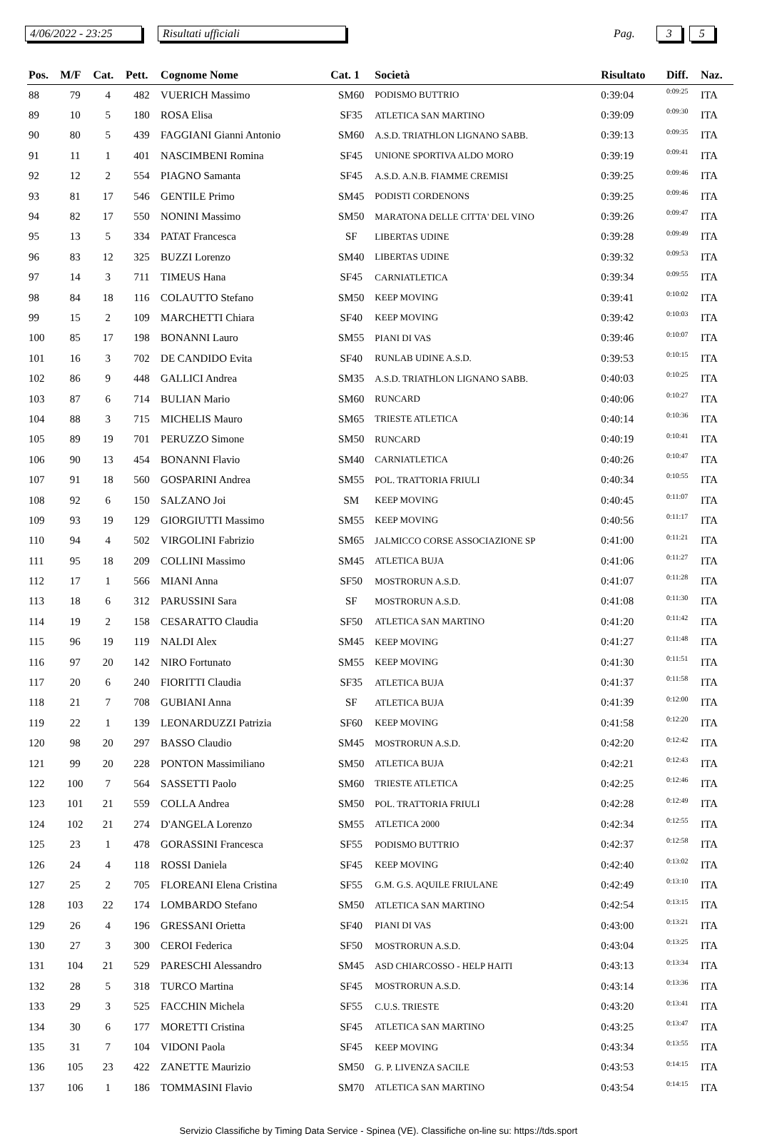4/06/2022 - 23:25 Risultati ufficiali Pag. 3 5
| Pos. | M/F | Cat. | Pett. | Cognome Nome | Cat. 1 | Società | Risultato | Diff. | Naz. |
| --- | --- | --- | --- | --- | --- | --- | --- | --- | --- |
| 88 | 79 | 4 | 482 | VUERICH Massimo | SM60 | PODISMO BUTTRIO | 0:39:04 | 0:09:25 | ITA |
| 89 | 10 | 5 | 180 | ROSA Elisa | SF35 | ATLETICA SAN MARTINO | 0:39:09 | 0:09:30 | ITA |
| 90 | 80 | 5 | 439 | FAGGIANI Gianni Antonio | SM60 | A.S.D. TRIATHLON LIGNANO SABB. | 0:39:13 | 0:09:35 | ITA |
| 91 | 11 | 1 | 401 | NASCIMBENI Romina | SF45 | UNIONE SPORTIVA ALDO MORO | 0:39:19 | 0:09:41 | ITA |
| 92 | 12 | 2 | 554 | PIAGNO Samanta | SF45 | A.S.D. A.N.B. FIAMME CREMISI | 0:39:25 | 0:09:46 | ITA |
| 93 | 81 | 17 | 546 | GENTILE Primo | SM45 | PODISTI CORDENONS | 0:39:25 | 0:09:46 | ITA |
| 94 | 82 | 17 | 550 | NONINI Massimo | SM50 | MARATONA DELLE CITTA' DEL VINO | 0:39:26 | 0:09:47 | ITA |
| 95 | 13 | 5 | 334 | PATAT Francesca | SF | LIBERTAS UDINE | 0:39:28 | 0:09:49 | ITA |
| 96 | 83 | 12 | 325 | BUZZI Lorenzo | SM40 | LIBERTAS UDINE | 0:39:32 | 0:09:53 | ITA |
| 97 | 14 | 3 | 711 | TIMEUS Hana | SF45 | CARNIATLETICA | 0:39:34 | 0:09:55 | ITA |
| 98 | 84 | 18 | 116 | COLAUTTO Stefano | SM50 | KEEP MOVING | 0:39:41 | 0:10:02 | ITA |
| 99 | 15 | 2 | 109 | MARCHETTI Chiara | SF40 | KEEP MOVING | 0:39:42 | 0:10:03 | ITA |
| 100 | 85 | 17 | 198 | BONANNI Lauro | SM55 | PIANI DI VAS | 0:39:46 | 0:10:07 | ITA |
| 101 | 16 | 3 | 702 | DE CANDIDO Evita | SF40 | RUNLAB UDINE A.S.D. | 0:39:53 | 0:10:15 | ITA |
| 102 | 86 | 9 | 448 | GALLICI Andrea | SM35 | A.S.D. TRIATHLON LIGNANO SABB. | 0:40:03 | 0:10:25 | ITA |
| 103 | 87 | 6 | 714 | BULIAN Mario | SM60 | RUNCARD | 0:40:06 | 0:10:27 | ITA |
| 104 | 88 | 3 | 715 | MICHELIS Mauro | SM65 | TRIESTE ATLETICA | 0:40:14 | 0:10:36 | ITA |
| 105 | 89 | 19 | 701 | PERUZZO Simone | SM50 | RUNCARD | 0:40:19 | 0:10:41 | ITA |
| 106 | 90 | 13 | 454 | BONANNI Flavio | SM40 | CARNIATLETICA | 0:40:26 | 0:10:47 | ITA |
| 107 | 91 | 18 | 560 | GOSPARINI Andrea | SM55 | POL. TRATTORIA FRIULI | 0:40:34 | 0:10:55 | ITA |
| 108 | 92 | 6 | 150 | SALZANO Joi | SM | KEEP MOVING | 0:40:45 | 0:11:07 | ITA |
| 109 | 93 | 19 | 129 | GIORGIUTTI Massimo | SM55 | KEEP MOVING | 0:40:56 | 0:11:17 | ITA |
| 110 | 94 | 4 | 502 | VIRGOLINI Fabrizio | SM65 | JALMICCO CORSE ASSOCIAZIONE SP | 0:41:00 | 0:11:21 | ITA |
| 111 | 95 | 18 | 209 | COLLINI Massimo | SM45 | ATLETICA BUJA | 0:41:06 | 0:11:27 | ITA |
| 112 | 17 | 1 | 566 | MIANI Anna | SF50 | MOSTRORUN A.S.D. | 0:41:07 | 0:11:28 | ITA |
| 113 | 18 | 6 | 312 | PARUSSINI Sara | SF | MOSTRORUN A.S.D. | 0:41:08 | 0:11:30 | ITA |
| 114 | 19 | 2 | 158 | CESARATTO Claudia | SF50 | ATLETICA SAN MARTINO | 0:41:20 | 0:11:42 | ITA |
| 115 | 96 | 19 | 119 | NALDI Alex | SM45 | KEEP MOVING | 0:41:27 | 0:11:48 | ITA |
| 116 | 97 | 20 | 142 | NIRO Fortunato | SM55 | KEEP MOVING | 0:41:30 | 0:11:51 | ITA |
| 117 | 20 | 6 | 240 | FIORITTI Claudia | SF35 | ATLETICA BUJA | 0:41:37 | 0:11:58 | ITA |
| 118 | 21 | 7 | 708 | GUBIANI Anna | SF | ATLETICA BUJA | 0:41:39 | 0:12:00 | ITA |
| 119 | 22 | 1 | 139 | LEONARDUZZI Patrizia | SF60 | KEEP MOVING | 0:41:58 | 0:12:20 | ITA |
| 120 | 98 | 20 | 297 | BASSO Claudio | SM45 | MOSTRORUN A.S.D. | 0:42:20 | 0:12:42 | ITA |
| 121 | 99 | 20 | 228 | PONTON Massimiliano | SM50 | ATLETICA BUJA | 0:42:21 | 0:12:43 | ITA |
| 122 | 100 | 7 | 564 | SASSETTI Paolo | SM60 | TRIESTE ATLETICA | 0:42:25 | 0:12:46 | ITA |
| 123 | 101 | 21 | 559 | COLLA Andrea | SM50 | POL. TRATTORIA FRIULI | 0:42:28 | 0:12:49 | ITA |
| 124 | 102 | 21 | 274 | D'ANGELA Lorenzo | SM55 | ATLETICA 2000 | 0:42:34 | 0:12:55 | ITA |
| 125 | 23 | 1 | 478 | GORASSINI Francesca | SF55 | PODISMO BUTTRIO | 0:42:37 | 0:12:58 | ITA |
| 126 | 24 | 4 | 118 | ROSSI Daniela | SF45 | KEEP MOVING | 0:42:40 | 0:13:02 | ITA |
| 127 | 25 | 2 | 705 | FLOREANI Elena Cristina | SF55 | G.M. G.S. AQUILE FRIULANE | 0:42:49 | 0:13:10 | ITA |
| 128 | 103 | 22 | 174 | LOMBARDO Stefano | SM50 | ATLETICA SAN MARTINO | 0:42:54 | 0:13:15 | ITA |
| 129 | 26 | 4 | 196 | GRESSANI Orietta | SF40 | PIANI DI VAS | 0:43:00 | 0:13:21 | ITA |
| 130 | 27 | 3 | 300 | CEROI Federica | SF50 | MOSTRORUN A.S.D. | 0:43:04 | 0:13:25 | ITA |
| 131 | 104 | 21 | 529 | PARESCHI Alessandro | SM45 | ASD CHIARCOSSO - HELP HAITI | 0:43:13 | 0:13:34 | ITA |
| 132 | 28 | 5 | 318 | TURCO Martina | SF45 | MOSTRORUN A.S.D. | 0:43:14 | 0:13:36 | ITA |
| 133 | 29 | 3 | 525 | FACCHIN Michela | SF55 | C.U.S. TRIESTE | 0:43:20 | 0:13:41 | ITA |
| 134 | 30 | 6 | 177 | MORETTI Cristina | SF45 | ATLETICA SAN MARTINO | 0:43:25 | 0:13:47 | ITA |
| 135 | 31 | 7 | 104 | VIDONI Paola | SF45 | KEEP MOVING | 0:43:34 | 0:13:55 | ITA |
| 136 | 105 | 23 | 422 | ZANETTE Maurizio | SM50 | G. P. LIVENZA SACILE | 0:43:53 | 0:14:15 | ITA |
| 137 | 106 | 1 | 186 | TOMMASINI Flavio | SM70 | ATLETICA SAN MARTINO | 0:43:54 | 0:14:15 | ITA |
Servizio Classifiche by Timing Data Service - Spinea (VE). Classifiche on-line su: https://tds.sport